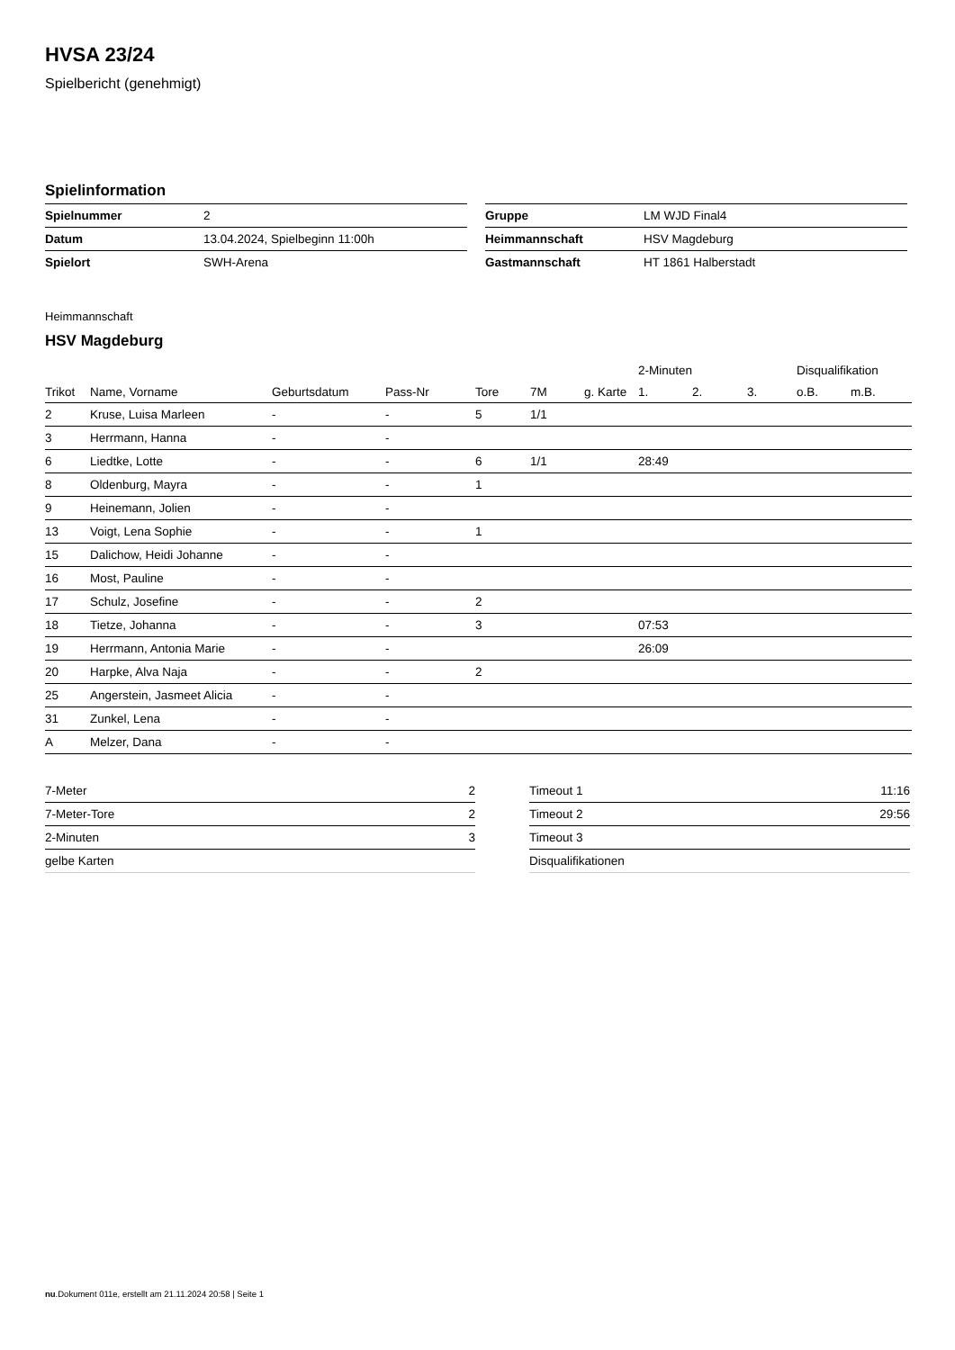HVSA 23/24
Spielbericht (genehmigt)
Spielinformation
| Spielnummer | 2 |
| Datum | 13.04.2024, Spielbeginn 11:00h |
| Spielort | SWH-Arena |
| Gruppe | LM WJD Final4 |
| Heimmannschaft | HSV Magdeburg |
| Gastmannschaft | HT 1861 Halberstadt |
Heimmannschaft
HSV Magdeburg
| | | | | | | | 2-Minuten | | | Disqualifikation | |
| --- | --- | --- | --- | --- | --- | --- | --- | --- | --- | --- | --- |
| Trikot | Name, Vorname | Geburtsdatum | Pass-Nr | Tore | 7M | g. Karte | 1. | 2. | 3. | o.B. | m.B. |
| 2 | Kruse, Luisa Marleen | - | - | 5 | 1/1 | | | | | | |
| 3 | Herrmann, Hanna | - | - | | | | | | | | |
| 6 | Liedtke, Lotte | - | - | 6 | 1/1 | | 28:49 | | | | |
| 8 | Oldenburg, Mayra | - | - | 1 | | | | | | | |
| 9 | Heinemann, Jolien | - | - | | | | | | | | |
| 13 | Voigt, Lena Sophie | - | - | 1 | | | | | | | |
| 15 | Dalichow, Heidi Johanne | - | - | | | | | | | | |
| 16 | Most, Pauline | - | - | | | | | | | | |
| 17 | Schulz, Josefine | - | - | 2 | | | | | | | |
| 18 | Tietze, Johanna | - | - | 3 | | | 07:53 | | | | |
| 19 | Herrmann, Antonia Marie | - | - | | | | 26:09 | | | | |
| 20 | Harpke, Alva Naja | - | - | 2 | | | | | | | |
| 25 | Angerstein, Jasmeet Alicia | - | - | | | | | | | | |
| 31 | Zunkel, Lena | - | - | | | | | | | | |
| A | Melzer, Dana | - | - | | | | | | | | |
| 7-Meter | 2 |
| 7-Meter-Tore | 2 |
| 2-Minuten | 3 |
| gelbe Karten | |
| Timeout 1 | 11:16 |
| Timeout 2 | 29:56 |
| Timeout 3 | |
| Disqualifikationen | |
nu.Dokument 011e, erstellt am 21.11.2024 20:58 | Seite 1